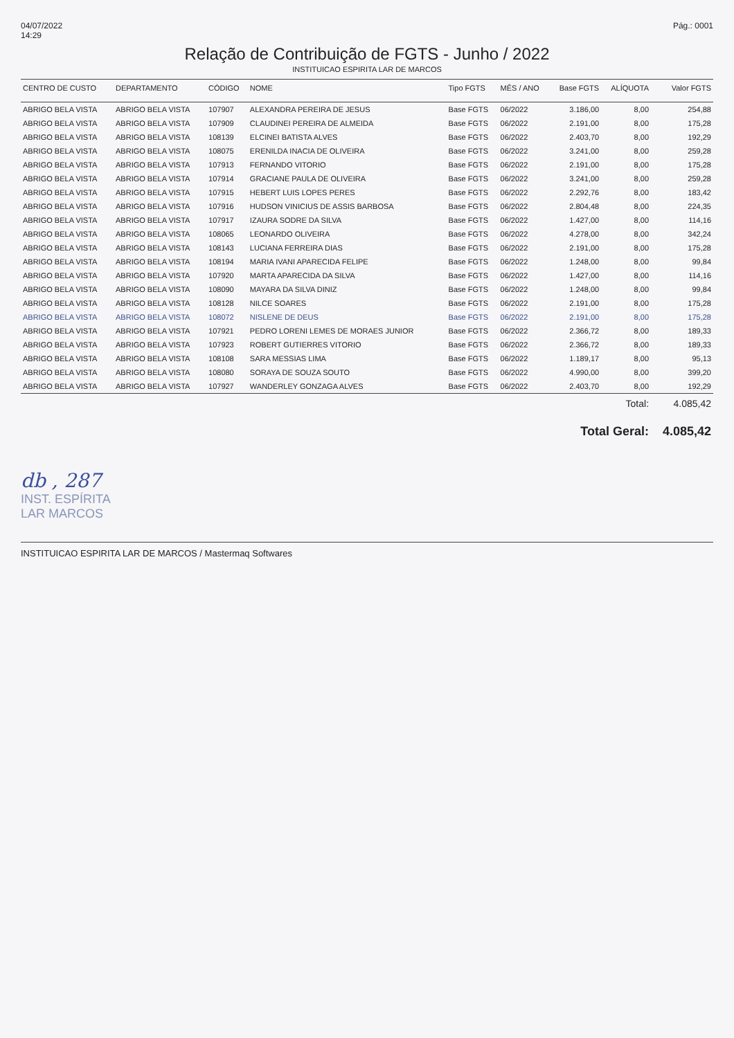04/07/2022
14:29
Pág.: 0001
Relação de Contribuição de FGTS - Junho / 2022
INSTITUICAO ESPIRITA LAR DE MARCOS
| CENTRO DE CUSTO | DEPARTAMENTO | CÓDIGO | NOME | Tipo FGTS | MÊS / ANO | Base FGTS | ALÍQUOTA | Valor FGTS |
| --- | --- | --- | --- | --- | --- | --- | --- | --- |
| ABRIGO BELA VISTA | ABRIGO BELA VISTA | 107907 | ALEXANDRA PEREIRA DE JESUS | Base FGTS | 06/2022 | 3.186,00 | 8,00 | 254,88 |
| ABRIGO BELA VISTA | ABRIGO BELA VISTA | 107909 | CLAUDINEI PEREIRA DE ALMEIDA | Base FGTS | 06/2022 | 2.191,00 | 8,00 | 175,28 |
| ABRIGO BELA VISTA | ABRIGO BELA VISTA | 108139 | ELCINEI BATISTA ALVES | Base FGTS | 06/2022 | 2.403,70 | 8,00 | 192,29 |
| ABRIGO BELA VISTA | ABRIGO BELA VISTA | 108075 | ERENILDA INACIA DE OLIVEIRA | Base FGTS | 06/2022 | 3.241,00 | 8,00 | 259,28 |
| ABRIGO BELA VISTA | ABRIGO BELA VISTA | 107913 | FERNANDO VITORIO | Base FGTS | 06/2022 | 2.191,00 | 8,00 | 175,28 |
| ABRIGO BELA VISTA | ABRIGO BELA VISTA | 107914 | GRACIANE PAULA DE OLIVEIRA | Base FGTS | 06/2022 | 3.241,00 | 8,00 | 259,28 |
| ABRIGO BELA VISTA | ABRIGO BELA VISTA | 107915 | HEBERT LUIS LOPES PERES | Base FGTS | 06/2022 | 2.292,76 | 8,00 | 183,42 |
| ABRIGO BELA VISTA | ABRIGO BELA VISTA | 107916 | HUDSON VINICIUS DE ASSIS BARBOSA | Base FGTS | 06/2022 | 2.804,48 | 8,00 | 224,35 |
| ABRIGO BELA VISTA | ABRIGO BELA VISTA | 107917 | IZAURA SODRE DA SILVA | Base FGTS | 06/2022 | 1.427,00 | 8,00 | 114,16 |
| ABRIGO BELA VISTA | ABRIGO BELA VISTA | 108065 | LEONARDO OLIVEIRA | Base FGTS | 06/2022 | 4.278,00 | 8,00 | 342,24 |
| ABRIGO BELA VISTA | ABRIGO BELA VISTA | 108143 | LUCIANA FERREIRA DIAS | Base FGTS | 06/2022 | 2.191,00 | 8,00 | 175,28 |
| ABRIGO BELA VISTA | ABRIGO BELA VISTA | 108194 | MARIA IVANI APARECIDA FELIPE | Base FGTS | 06/2022 | 1.248,00 | 8,00 | 99,84 |
| ABRIGO BELA VISTA | ABRIGO BELA VISTA | 107920 | MARTA APARECIDA DA SILVA | Base FGTS | 06/2022 | 1.427,00 | 8,00 | 114,16 |
| ABRIGO BELA VISTA | ABRIGO BELA VISTA | 108090 | MAYARA DA SILVA DINIZ | Base FGTS | 06/2022 | 1.248,00 | 8,00 | 99,84 |
| ABRIGO BELA VISTA | ABRIGO BELA VISTA | 108128 | NILCE SOARES | Base FGTS | 06/2022 | 2.191,00 | 8,00 | 175,28 |
| ABRIGO BELA VISTA | ABRIGO BELA VISTA | 108072 | NISLENE DE DEUS | Base FGTS | 06/2022 | 2.191,00 | 8,00 | 175,28 |
| ABRIGO BELA VISTA | ABRIGO BELA VISTA | 107921 | PEDRO LORENI LEMES DE MORAES JUNIOR | Base FGTS | 06/2022 | 2.366,72 | 8,00 | 189,33 |
| ABRIGO BELA VISTA | ABRIGO BELA VISTA | 107923 | ROBERT GUTIERRES VITORIO | Base FGTS | 06/2022 | 2.366,72 | 8,00 | 189,33 |
| ABRIGO BELA VISTA | ABRIGO BELA VISTA | 108108 | SARA MESSIAS LIMA | Base FGTS | 06/2022 | 1.189,17 | 8,00 | 95,13 |
| ABRIGO BELA VISTA | ABRIGO BELA VISTA | 108080 | SORAYA DE SOUZA SOUTO | Base FGTS | 06/2022 | 4.990,00 | 8,00 | 399,20 |
| ABRIGO BELA VISTA | ABRIGO BELA VISTA | 107927 | WANDERLEY GONZAGA ALVES | Base FGTS | 06/2022 | 2.403,70 | 8,00 | 192,29 |
| | | | | | | | Total: | 4.085,42 |
| | | | | | | Total Geral: | | 4.085,42 |
db , 287
INST. ESPÍRITA
LAR MARCOS
INSTITUICAO ESPIRITA LAR DE MARCOS / Mastermaq Softwares